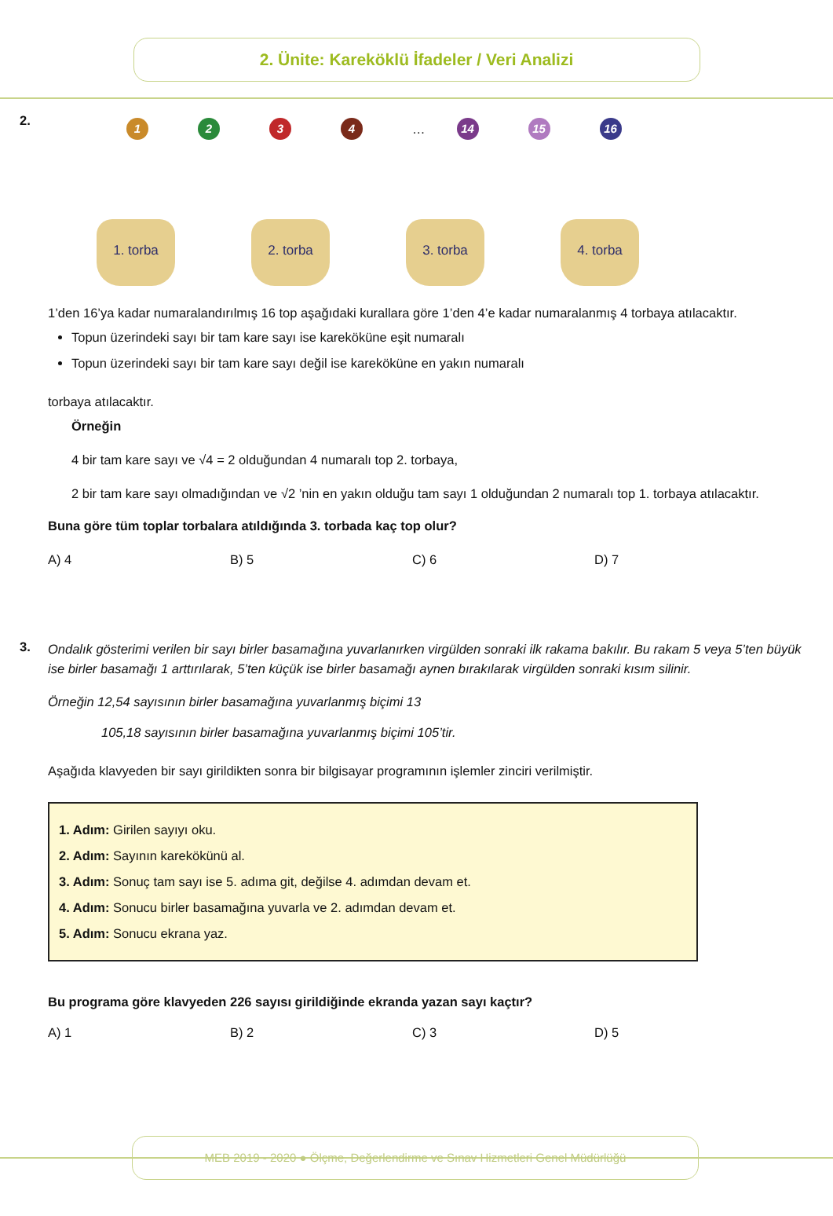2. Ünite: Kareköklü İfadeler / Veri Analizi
2.
1234 … 14 15 16
1. torba 2. torba 3. torba 4. torba
1’den 16’ya kadar numaralandırılmış 16 top aşağıdaki kurallara göre 1’den 4’e kadar numaralanmış 4 torbaya atılacaktır.
Topun üzerindeki sayı bir tam kare sayı ise kareköküne eşit numaralı
Topun üzerindeki sayı bir tam kare sayı değil ise kareköküne en yakın numaralı
torbaya atılacaktır.
Örneğin
4 bir tam kare sayı ve √4 = 2 olduğundan 4 numaralı top 2. torbaya,
2 bir tam kare sayı olmadığından ve √2 ’nin en yakın olduğu tam sayı 1 olduğundan 2 numaralı top 1. torbaya atılacaktır.
Buna göre tüm toplar torbalara atıldığında 3. torbada kaç top olur?
A) 4 B) 5 C) 6 D) 7
3.
Ondalık gösterimi verilen bir sayı birler basamağına yuvarlanırken virgülden sonraki ilk rakama bakılır. Bu rakam 5 veya 5’ten büyük ise birler basamağı 1 arttırılarak, 5’ten küçük ise birler basamağı aynen bırakılarak virgülden sonraki kısım silinir.
Örneğin 12,54 sayısının birler basamağına yuvarlanmış biçimi 13
105,18 sayısının birler basamağına yuvarlanmış biçimi 105’tir.
Aşağıda klavyeden bir sayı girildikten sonra bir bilgisayar programının işlemler zinciri verilmiştir.
1. Adım: Girilen sayıyı oku.
2. Adım: Sayının karekökünü al.
3. Adım: Sonuç tam sayı ise 5. adıma git, değilse 4. adımdan devam et.
4. Adım: Sonucu birler basamağına yuvarla ve 2. adımdan devam et.
5. Adım: Sonucu ekrana yaz.
Bu programa göre klavyeden 226 sayısı girildiğinde ekranda yazan sayı kaçtır?
A) 1 B) 2 C) 3 D) 5
MEB 2019 - 2020 ● Ölçme, Değerlendirme ve Sınav Hizmetleri Genel Müdürlüğü